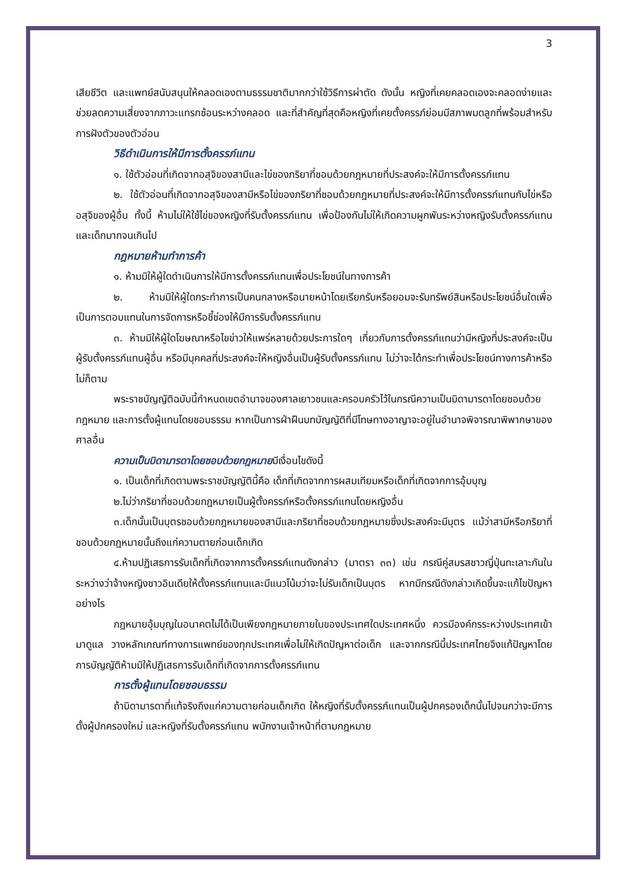3
เสียชีวิต และแพทย์สนับสนุนให้คลอดเองตามธรรมชาติมากกว่าใช้วิธีการผ่าตัด ดังนั้น หญิงที่เคยคลอดเองจะคลอดง่ายและช่วยลดความเสี่ยงจากภาวะแทรกซ้อนระหว่างคลอด และที่สำคัญที่สุดคือหญิงที่เคยตั้งครรภ์ย่อมมีสภาพมดลูกที่พร้อมสำหรับการฝังตัวของตัวอ่อน
วิธีดำเนินการให้มีการตั้งครรภ์แทน
๑. ใช้ตัวอ่อนที่เกิดจากอสุจิของสามีและไข่ของภริยาที่ชอบด้วยกฎหมายที่ประสงค์จะให้มีการตั้งครรภ์แทน
๒. ใช้ตัวอ่อนที่เกิดจากอสุจิของสามีหรือไข่ของภริยาที่ชอบด้วยกฎหมายที่ประสงค์จะให้มีการตั้งครรภ์แทนกับไข่หรืออสุจิของผู้อื่น ทั้งนี้ ห้ามไม่ให้ใช้ไข่ของหญิงที่รับตั้งครรภ์แทน เพื่อป้องกันไม่ให้เกิดความผูกพันระหว่างหญิงรับตั้งครรภ์แทนและเด็กมากจนเกินไป
กฎหมายห้ามทำการค้า
๑. ห้ามมิให้ผู้ใดดำเนินการให้มีการตั้งครรภ์แทนเพื่อประโยชน์ในทางการค้า
๒. ห้ามมิให้ผู้ใดกระทำการเป็นคนกลางหรือนายหน้าโดยเรียกรับหรือยอมจะรับทรัพย์สินหรือประโยชน์อื่นใดเพื่อเป็นการตอบแทนในการจัดการหรือชี้ช่องให้มีการรับตั้งครรภ์แทน
๓. ห้ามมิให้ผู้ใดโฆษณาหรือไขข่าวให้แพร่หลายด้วยประการใดๆ เกี่ยวกับการตั้งครรภ์แทนว่ามีหญิงที่ประสงค์จะเป็นผู้รับตั้งครรภ์แทนผู้อื่น หรือมีบุคคลที่ประสงค์จะให้หญิงอื่นเป็นผู้รับตั้งครรภ์แทน ไม่ว่าจะได้กระทำเพื่อประโยชน์ทางการค้าหรือไม่ก็ตาม
พระราชบัญญัติฉบับนี้กำหนดเขตอำนาจของศาลเยาวชนและครอบครัวไว้ในกรณีความเป็นบิดามารดาโดยชอบด้วยกฎหมาย และการตั้งผู้แทนโดยชอบธรรม หากเป็นการฝ่าฝืนบทบัญญัติที่มีโทษทางอาญาจะอยู่ในอำนาจพิจารณาพิพากษาของศาลอื่น
ความเป็นบิดามารดาโดยชอบด้วยกฎหมายมีเงื่อนไขดังนี้
๑. เป็นเด็กที่เกิดตามพระราชบัญญัตินี้คือ เด็กที่เกิดจากการผสมเทียมหรือเด็กที่เกิดจากการอุ้มบุญ
๒.ไม่ว่าภริยาที่ชอบด้วยกฎหมายเป็นผู้ตั้งครรภ์หรือตั้งครรภ์แทนโดยหญิงอื่น
๓.เด็กนั้นเป็นบุตรชอบด้วยกฎหมายของสามีและภริยาที่ชอบด้วยกฎหมายซึ่งประสงค์จะมีบุตร แม้ว่าสามีหรือภริยาที่ชอบด้วยกฎหมายนั้นถึงแก่ความตายก่อนเด็กเกิด
๔.ห้ามปฏิเสธการรับเด็กที่เกิดจากการตั้งครรภ์แทนดังกล่าว (มาตรา ๓๓) เช่น กรณีคู่สมรสชาวญี่ปุ่นทะเลาะกันในระหว่างว่าจ้างหญิงชาวอินเดียให้ตั้งครรภ์แทนและมีแนวโน้มว่าจะไม่รับเด็กเป็นบุตร หากมีกรณีดังกล่าวเกิดขึ้นจะแก้ไขปัญหาอย่างไร
กฎหมายอุ้มบุญในอนาคตไม่ได้เป็นเพียงกฎหมายภายในของประเทศใดประเทศหนึ่ง ควรมีองค์กรระหว่างประเทศเข้ามาดูแล วางหลักเกณฑ์ทางการแพทย์ของทุกประเทศเพื่อไม่ให้เกิดปัญหาต่อเด็ก และจากกรณีนี้ประเทศไทยจึงแก้ปัญหาโดยการบัญญัติห้ามมิให้ปฏิเสธการรับเด็กที่เกิดจากการตั้งครรภ์แทน
การตั้งผู้แทนโดยชอบธรรม
ถ้าบิดามารดาที่แท้จริงถึงแก่ความตายก่อนเด็กเกิด ให้หญิงที่รับตั้งครรภ์แทนเป็นผู้ปกครองเด็กนั้นไปจนกว่าจะมีการตั้งผู้ปกครองใหม่ และหญิงที่รับตั้งครรภ์แทน พนักงานเจ้าหน้าที่ตามกฎหมาย